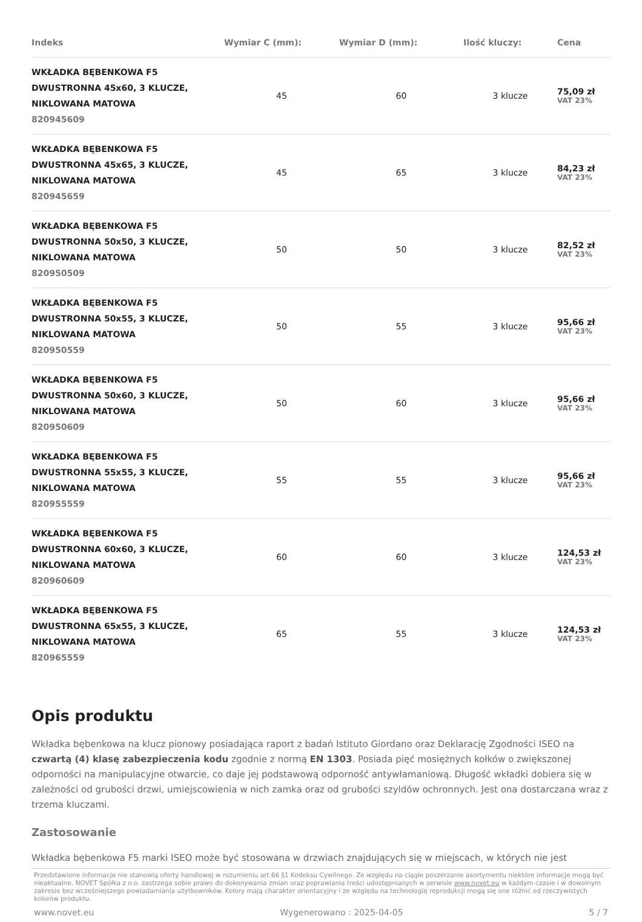| Indeks | Wymiar C (mm): | Wymiar D (mm): | Ilość kluczy: | Cena |
| --- | --- | --- | --- | --- |
| WKŁADKA BĘBENKOWA F5 DWUSTRONNA 45x60, 3 KLUCZE, NIKLOWANA MATOWA 820945609 | 45 | 60 | 3 klucze | 75,09 zł VAT 23% |
| WKŁADKA BĘBENKOWA F5 DWUSTRONNA 45x65, 3 KLUCZE, NIKLOWANA MATOWA 820945659 | 45 | 65 | 3 klucze | 84,23 zł VAT 23% |
| WKŁADKA BĘBENKOWA F5 DWUSTRONNA 50x50, 3 KLUCZE, NIKLOWANA MATOWA 820950509 | 50 | 50 | 3 klucze | 82,52 zł VAT 23% |
| WKŁADKA BĘBENKOWA F5 DWUSTRONNA 50x55, 3 KLUCZE, NIKLOWANA MATOWA 820950559 | 50 | 55 | 3 klucze | 95,66 zł VAT 23% |
| WKŁADKA BĘBENKOWA F5 DWUSTRONNA 50x60, 3 KLUCZE, NIKLOWANA MATOWA 820950609 | 50 | 60 | 3 klucze | 95,66 zł VAT 23% |
| WKŁADKA BĘBENKOWA F5 DWUSTRONNA 55x55, 3 KLUCZE, NIKLOWANA MATOWA 820955559 | 55 | 55 | 3 klucze | 95,66 zł VAT 23% |
| WKŁADKA BĘBENKOWA F5 DWUSTRONNA 60x60, 3 KLUCZE, NIKLOWANA MATOWA 820960609 | 60 | 60 | 3 klucze | 124,53 zł VAT 23% |
| WKŁADKA BĘBENKOWA F5 DWUSTRONNA 65x55, 3 KLUCZE, NIKLOWANA MATOWA 820965559 | 65 | 55 | 3 klucze | 124,53 zł VAT 23% |
Opis produktu
Wkładka bębenkowa na klucz pionowy posiadająca raport z badań Istituto Giordano oraz Deklarację Zgodności ISEO na czwartą (4) klasę zabezpieczenia kodu zgodnie z normą EN 1303. Posiada pięć mosiężnych kołków o zwiększonej odporności na manipulacyjne otwarcie, co daje jej podstawową odporność antywłamaniową. Długość wkładki dobiera się w zależności od grubości drzwi, umiejscowienia w nich zamka oraz od grubości szyldów ochronnych. Jest ona dostarczana wraz z trzema kluczami.
Zastosowanie
Wkładka bębenkowa F5 marki ISEO może być stosowana w drzwiach znajdujących się w miejscach, w których nie jest
Przedstawione informacje nie stanowią oferty handlowej w rozumieniu art.66 §1 Kodeksu Cywilnego. Ze względu na ciągłe poszerzanie asortymentu niektóre informacje mogą być nieaktualne. NOVET Spółka z o.o. zastrzega sobie prawo do dokonywania zmian oraz poprawiania treści udostępnianych w serwisie www.novet.eu w każdym czasie i w dowolnym zakresie bez wcześniejszego powiadamiania użytkowników. Kolory mają charakter orientacyjny i ze względu na technologię reprodukcji mogą się one różnić od rzeczywistych kolorów produktu.
www.novet.eu Wygenerowano : 2025-04-05 5 / 7